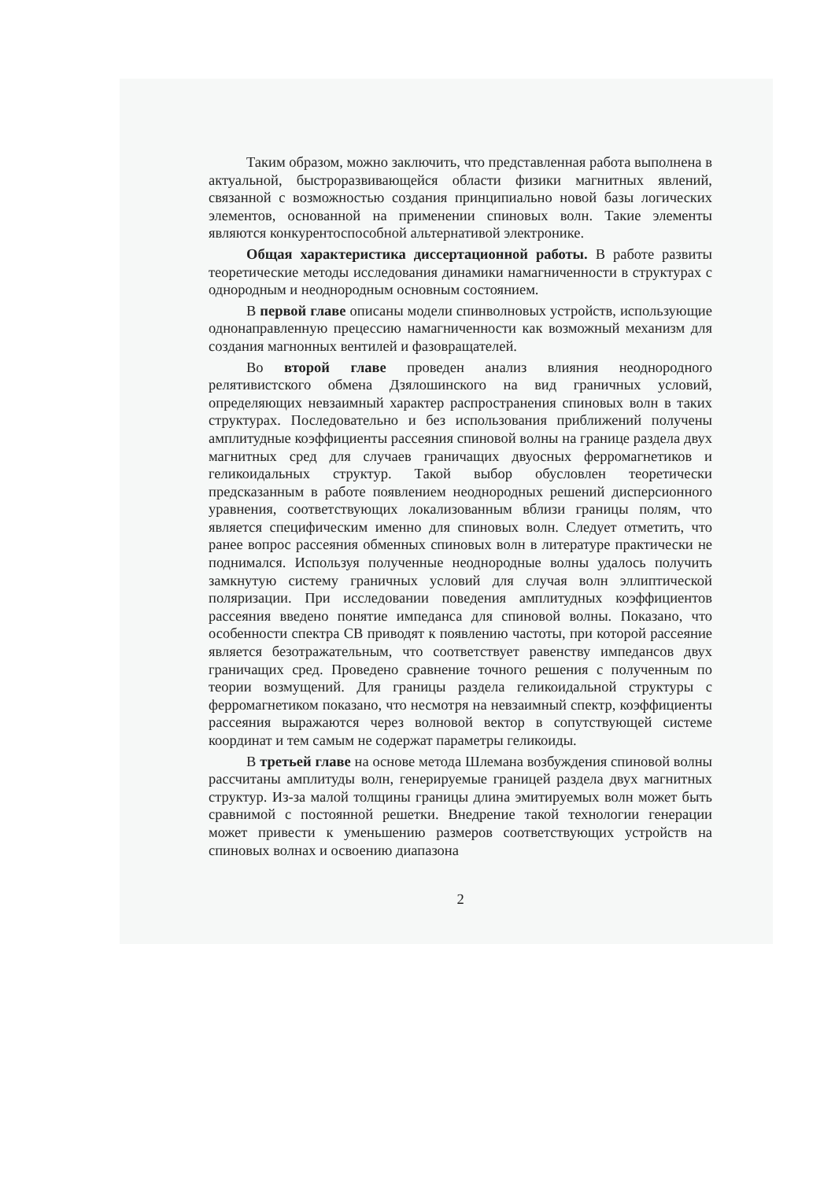Таким образом, можно заключить, что представленная работа выполнена в актуальной, быстроразвивающейся области физики магнитных явлений, связанной с возможностью создания принципиально новой базы логических элементов, основанной на применении спиновых волн. Такие элементы являются конкурентоспособной альтернативой электронике.
Общая характеристика диссертационной работы. В работе развиты теоретические методы исследования динамики намагниченности в структурах с однородным и неоднородным основным состоянием.
В первой главе описаны модели спинволновых устройств, использующие однонаправленную прецессию намагниченности как возможный механизм для создания магнонных вентилей и фазовращателей.
Во второй главе проведен анализ влияния неоднородного релятивистского обмена Дзялошинского на вид граничных условий, определяющих невзаимный характер распространения спиновых волн в таких структурах. Последовательно и без использования приближений получены амплитудные коэффициенты рассеяния спиновой волны на границе раздела двух магнитных сред для случаев граничащих двуосных ферромагнетиков и геликоидальных структур. Такой выбор обусловлен теоретически предсказанным в работе появлением неоднородных решений дисперсионного уравнения, соответствующих локализованным вблизи границы полям, что является специфическим именно для спиновых волн. Следует отметить, что ранее вопрос рассеяния обменных спиновых волн в литературе практически не поднимался. Используя полученные неоднородные волны удалось получить замкнутую систему граничных условий для случая волн эллиптической поляризации. При исследовании поведения амплитудных коэффициентов рассеяния введено понятие импеданса для спиновой волны. Показано, что особенности спектра СВ приводят к появлению частоты, при которой рассеяние является безотражательным, что соответствует равенству импедансов двух граничащих сред. Проведено сравнение точного решения с полученным по теории возмущений. Для границы раздела геликоидальной структуры с ферромагнетиком показано, что несмотря на невзаимный спектр, коэффициенты рассеяния выражаются через волновой вектор в сопутствующей системе координат и тем самым не содержат параметры геликоиды.
В третьей главе на основе метода Шлемана возбуждения спиновой волны рассчитаны амплитуды волн, генерируемые границей раздела двух магнитных структур. Из-за малой толщины границы длина эмитируемых волн может быть сравнимой с постоянной решетки. Внедрение такой технологии генерации может привести к уменьшению размеров соответствующих устройств на спиновых волнах и освоению диапазона
2